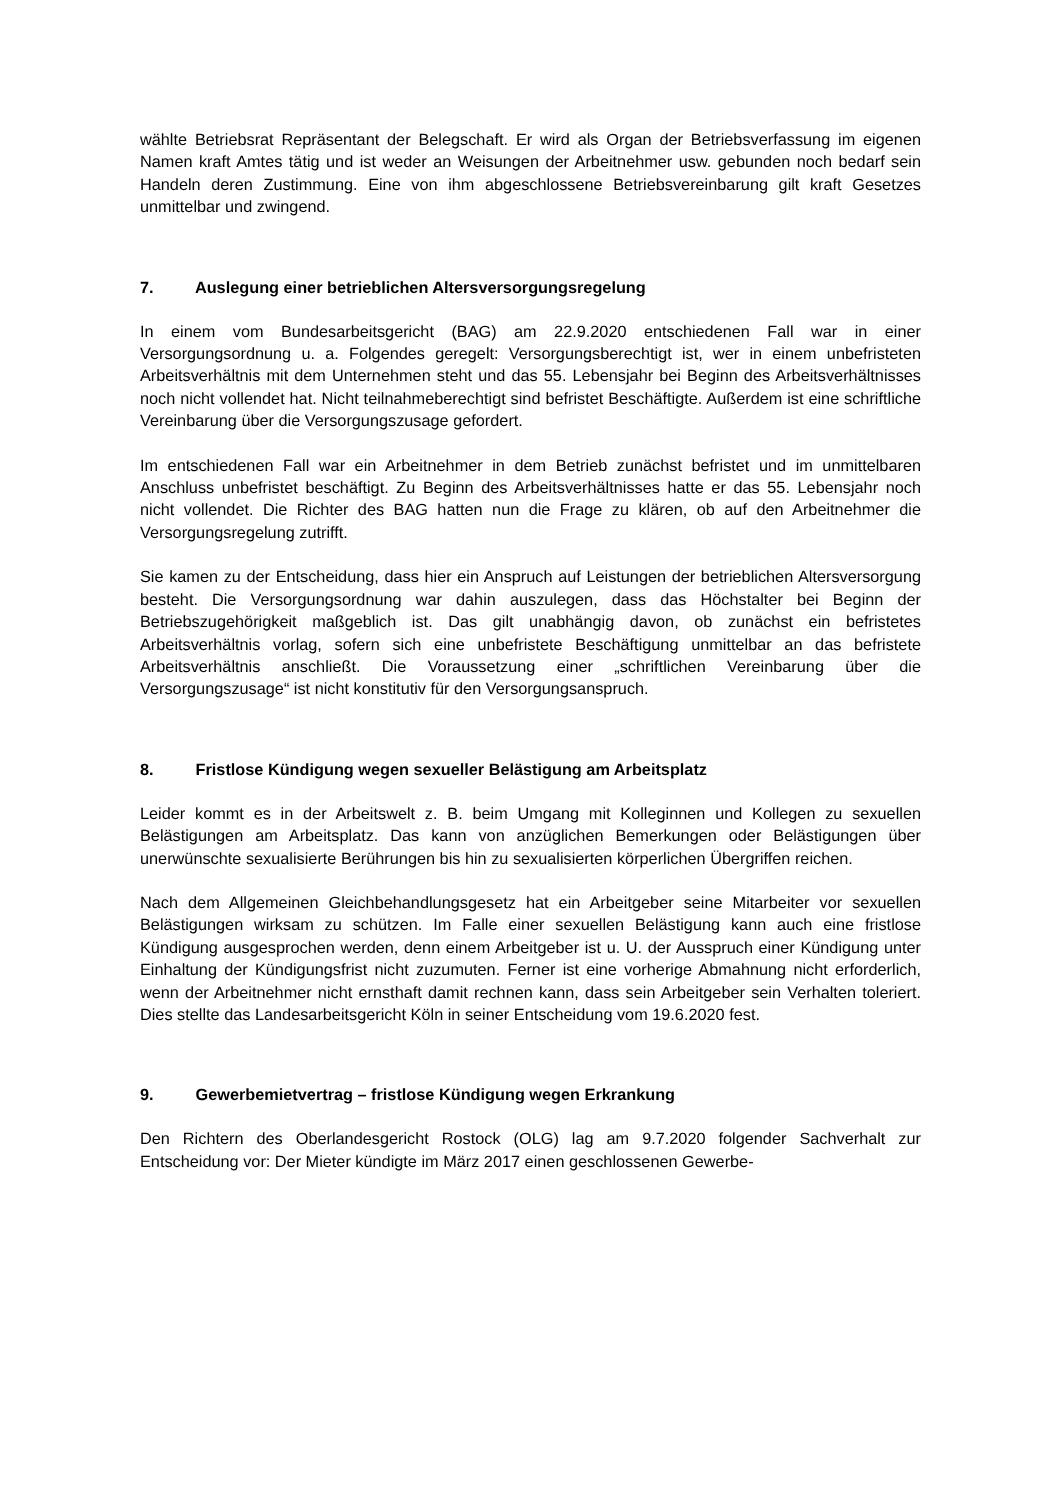wählte Betriebsrat Repräsentant der Belegschaft. Er wird als Organ der Betriebsverfassung im eigenen Namen kraft Amtes tätig und ist weder an Weisungen der Arbeitnehmer usw. gebunden noch bedarf sein Handeln deren Zustimmung. Eine von ihm abgeschlossene Betriebsvereinbarung gilt kraft Gesetzes unmittelbar und zwingend.
7. Auslegung einer betrieblichen Altersversorgungsregelung
In einem vom Bundesarbeitsgericht (BAG) am 22.9.2020 entschiedenen Fall war in einer Versorgungsordnung u. a. Folgendes geregelt: Versorgungsberechtigt ist, wer in einem unbefristeten Arbeitsverhältnis mit dem Unternehmen steht und das 55. Lebensjahr bei Beginn des Arbeitsverhältnisses noch nicht vollendet hat. Nicht teilnahmeberechtigt sind befristet Beschäftigte. Außerdem ist eine schriftliche Vereinbarung über die Versorgungszusage gefordert.
Im entschiedenen Fall war ein Arbeitnehmer in dem Betrieb zunächst befristet und im unmittelbaren Anschluss unbefristet beschäftigt. Zu Beginn des Arbeitsverhältnisses hatte er das 55. Lebensjahr noch nicht vollendet. Die Richter des BAG hatten nun die Frage zu klären, ob auf den Arbeitnehmer die Versorgungsregelung zutrifft.
Sie kamen zu der Entscheidung, dass hier ein Anspruch auf Leistungen der betrieblichen Altersversorgung besteht. Die Versorgungsordnung war dahin auszulegen, dass das Höchstalter bei Beginn der Betriebszugehörigkeit maßgeblich ist. Das gilt unabhängig davon, ob zunächst ein befristetes Arbeitsverhältnis vorlag, sofern sich eine unbefristete Beschäftigung unmittelbar an das befristete Arbeitsverhältnis anschließt. Die Voraussetzung einer „schriftlichen Vereinbarung über die Versorgungszusage“ ist nicht konstitutiv für den Versorgungsanspruch.
8. Fristlose Kündigung wegen sexueller Belästigung am Arbeitsplatz
Leider kommt es in der Arbeitswelt z. B. beim Umgang mit Kolleginnen und Kollegen zu sexuellen Belästigungen am Arbeitsplatz. Das kann von anzüglichen Bemerkungen oder Belästigungen über unerwünschte sexualisierte Berührungen bis hin zu sexualisierten körperlichen Übergriffen reichen.
Nach dem Allgemeinen Gleichbehandlungsgesetz hat ein Arbeitgeber seine Mitarbeiter vor sexuellen Belästigungen wirksam zu schützen. Im Falle einer sexuellen Belästigung kann auch eine fristlose Kündigung ausgesprochen werden, denn einem Arbeitgeber ist u. U. der Ausspruch einer Kündigung unter Einhaltung der Kündigungsfrist nicht zuzumuten. Ferner ist eine vorherige Abmahnung nicht erforderlich, wenn der Arbeitnehmer nicht ernsthaft damit rechnen kann, dass sein Arbeitgeber sein Verhalten toleriert. Dies stellte das Landesarbeitsgericht Köln in seiner Entscheidung vom 19.6.2020 fest.
9. Gewerbemietvertrag – fristlose Kündigung wegen Erkrankung
Den Richtern des Oberlandesgericht Rostock (OLG) lag am 9.7.2020 folgender Sachverhalt zur Entscheidung vor: Der Mieter kündigte im März 2017 einen geschlossenen Gewerbe-